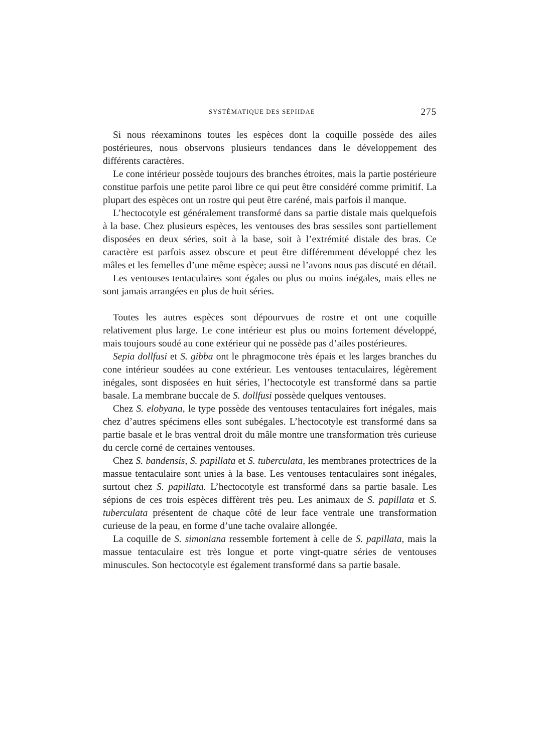SYSTÉMATIQUE DES SEPIIDAE 275
Si nous réexaminons toutes les espèces dont la coquille possède des ailes postérieures, nous observons plusieurs tendances dans le développement des différents caractères.
Le cone intérieur possède toujours des branches étroites, mais la partie postérieure constitue parfois une petite paroi libre ce qui peut être considéré comme primitif. La plupart des espèces ont un rostre qui peut être caréné, mais parfois il manque.
L’hectocotyle est généralement transformé dans sa partie distale mais quelquefois à la base. Chez plusieurs espèces, les ventouses des bras sessiles sont partiellement disposées en deux séries, soit à la base, soit à l’extrémité distale des bras. Ce caractère est parfois assez obscure et peut être différemment développé chez les mâles et les femelles d’une même espèce; aussi ne l’avons nous pas discuté en détail.
Les ventouses tentaculaires sont égales ou plus ou moins inégales, mais elles ne sont jamais arrangées en plus de huit séries.
Toutes les autres espèces sont dépourvues de rostre et ont une coquille relativement plus large. Le cone intérieur est plus ou moins fortement développé, mais toujours soudé au cone extérieur qui ne possède pas d’ailes postérieures.
Sepia dollfusi et S. gibba ont le phragmocone très épais et les larges branches du cone intérieur soudées au cone extérieur. Les ventouses tentaculaires, légèrement inégales, sont disposées en huit séries, l’hectocotyle est transformé dans sa partie basale. La membrane buccale de S. dollfusi possède quelques ventouses.
Chez S. elobyana, le type possède des ventouses tentaculaires fort inégales, mais chez d’autres spécimens elles sont subégales. L’hectocotyle est transformé dans sa partie basale et le bras ventral droit du mâle montre une transformation très curieuse du cercle corné de certaines ventouses.
Chez S. bandensis, S. papillata et S. tuberculata, les membranes protectrices de la massue tentaculaire sont unies à la base. Les ventouses tentaculaires sont inégales, surtout chez S. papillata. L’hectocotyle est transformé dans sa partie basale. Les sépions de ces trois espèces diffèrent très peu. Les animaux de S. papillata et S. tuberculata présentent de chaque côté de leur face ventrale une transformation curieuse de la peau, en forme d’une tache ovalaire allongée.
La coquille de S. simoniana ressemble fortement à celle de S. papillata, mais la massue tentaculaire est très longue et porte vingt-quatre séries de ventouses minuscules. Son hectocotyle est également transformé dans sa partie basale.